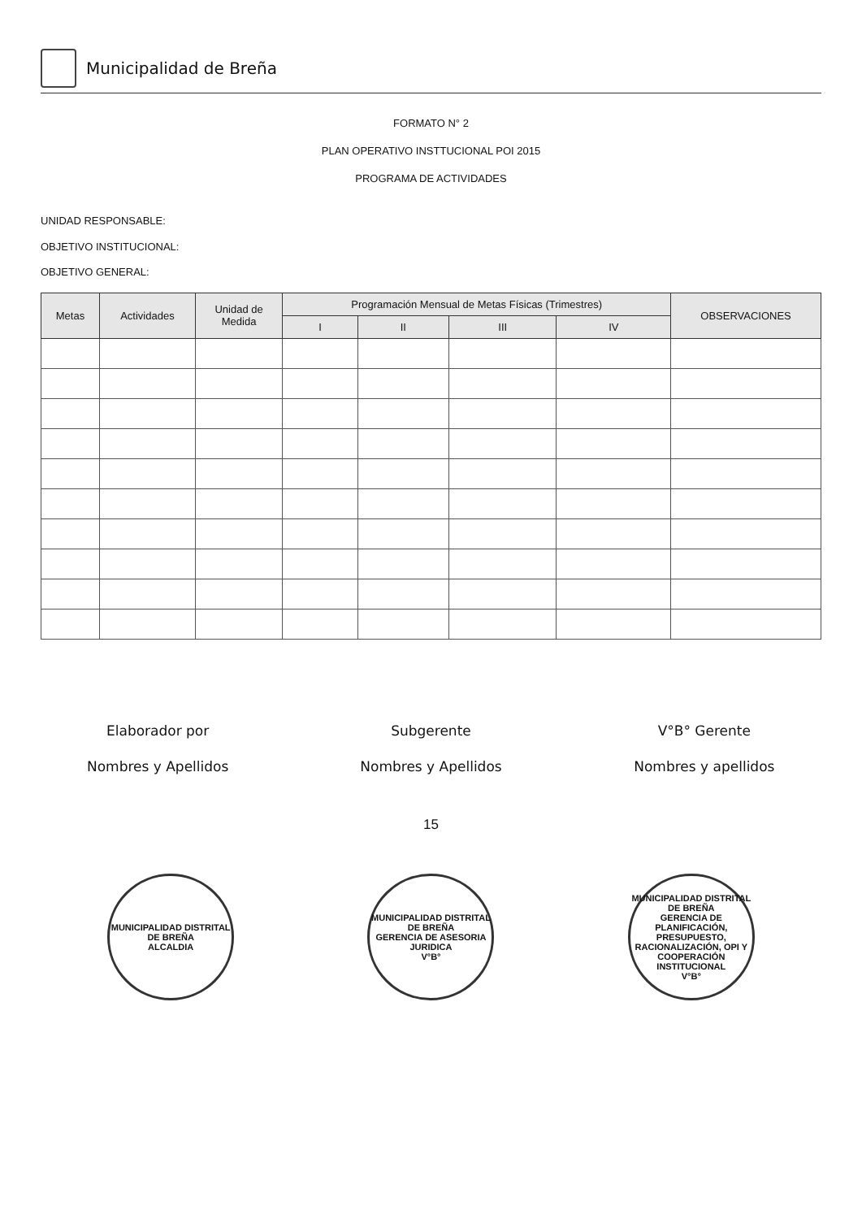Municipalidad de Breña
FORMATO N° 2
PLAN OPERATIVO INSTTUCIONAL POI 2015
PROGRAMA DE ACTIVIDADES
UNIDAD RESPONSABLE:
OBJETIVO INSTITUCIONAL:
OBJETIVO GENERAL:
| Metas | Actividades | Unidad de Medida | Programación Mensual de Metas Físicas (Trimestres) | | | | OBSERVACIONES |
| --- | --- | --- | --- | --- | --- | --- | --- |
| | | | I | II | III | IV | |
Elaborador por
Nombres y Apellidos
Subgerente
Nombres y Apellidos
V°B° Gerente
Nombres y apellidos
15
MUNICIPALIDAD DISTRITAL DE BREÑA
ALCALDIA
MUNICIPALIDAD DISTRITAL DE BREÑA
GERENCIA DE ASESORIA JURIDICA
V°B°
MUNICIPALIDAD DISTRITAL DE BREÑA
GERENCIA DE PLANIFICACIÓN, PRESUPUESTO, RACIONALIZACIÓN, OPI Y COOPERACIÓN INSTITUCIONAL
V°B°